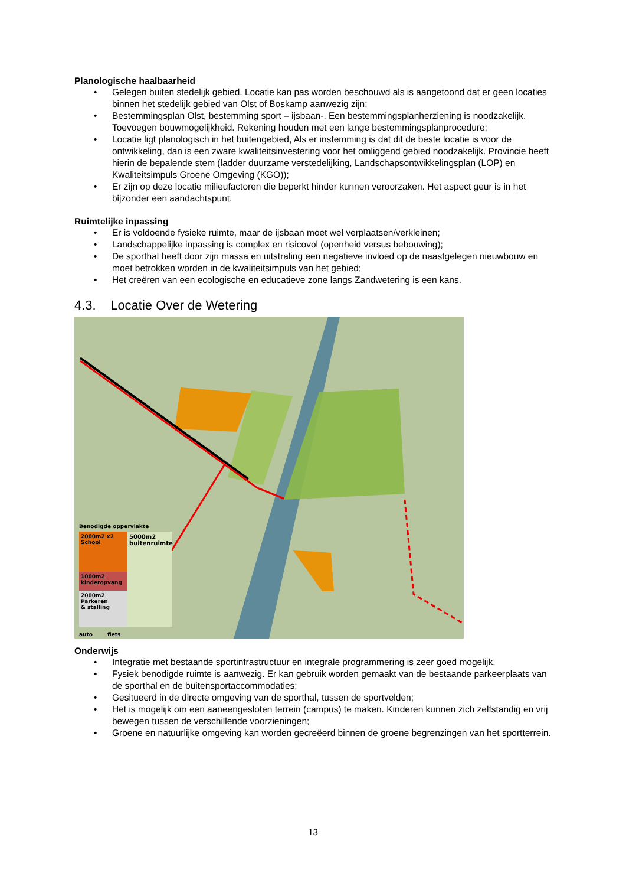Planologische haalbaarheid
• Gelegen buiten stedelijk gebied. Locatie kan pas worden beschouwd als is aangetoond dat er geen locaties binnen het stedelijk gebied van Olst of Boskamp aanwezig zijn;
• Bestemmingsplan Olst, bestemming sport – ijsbaan-. Een bestemmingsplanherziening is noodzakelijk. Toevoegen bouwmogelijkheid. Rekening houden met een lange bestemmingsplanprocedure;
• Locatie ligt planologisch in het buitengebied, Als er instemming is dat dit de beste locatie is voor de ontwikkeling, dan is een zware kwaliteitsinvestering voor het omliggend gebied noodzakelijk. Provincie heeft hierin de bepalende stem (ladder duurzame verstedelijking, Landschapsontwikkelingsplan (LOP) en Kwaliteitsimpuls Groene Omgeving (KGO));
• Er zijn op deze locatie milieufactoren die beperkt hinder kunnen veroorzaken. Het aspect geur is in het bijzonder een aandachtspunt.
Ruimtelijke inpassing
• Er is voldoende fysieke ruimte, maar de ijsbaan moet wel verplaatsen/verkleinen;
• Landschappelijke inpassing is complex en risicovol (openheid versus bebouwing);
• De sporthal heeft door zijn massa en uitstraling een negatieve invloed op de naastgelegen nieuwbouw en moet betrokken worden in de kwaliteitsimpuls van het gebied;
• Het creëren van een ecologische en educatieve zone langs Zandwetering is een kans.
4.3. Locatie Over de Wetering
Benodigde oppervlakte
2000m2 x2
School
1000m2
kinderopvang
2000m2
Parkeren
& stalling
5000m2
buitenruimte
auto fiets
Onderwijs
• Integratie met bestaande sportinfrastructuur en integrale programmering is zeer goed mogelijk.
• Fysiek benodigde ruimte is aanwezig. Er kan gebruik worden gemaakt van de bestaande parkeerplaats van de sporthal en de buitensportaccommodaties;
• Gesitueerd in de directe omgeving van de sporthal, tussen de sportvelden;
• Het is mogelijk om een aaneengesloten terrein (campus) te maken. Kinderen kunnen zich zelfstandig en vrij bewegen tussen de verschillende voorzieningen;
• Groene en natuurlijke omgeving kan worden gecreëerd binnen de groene begrenzingen van het sportterrein.
13